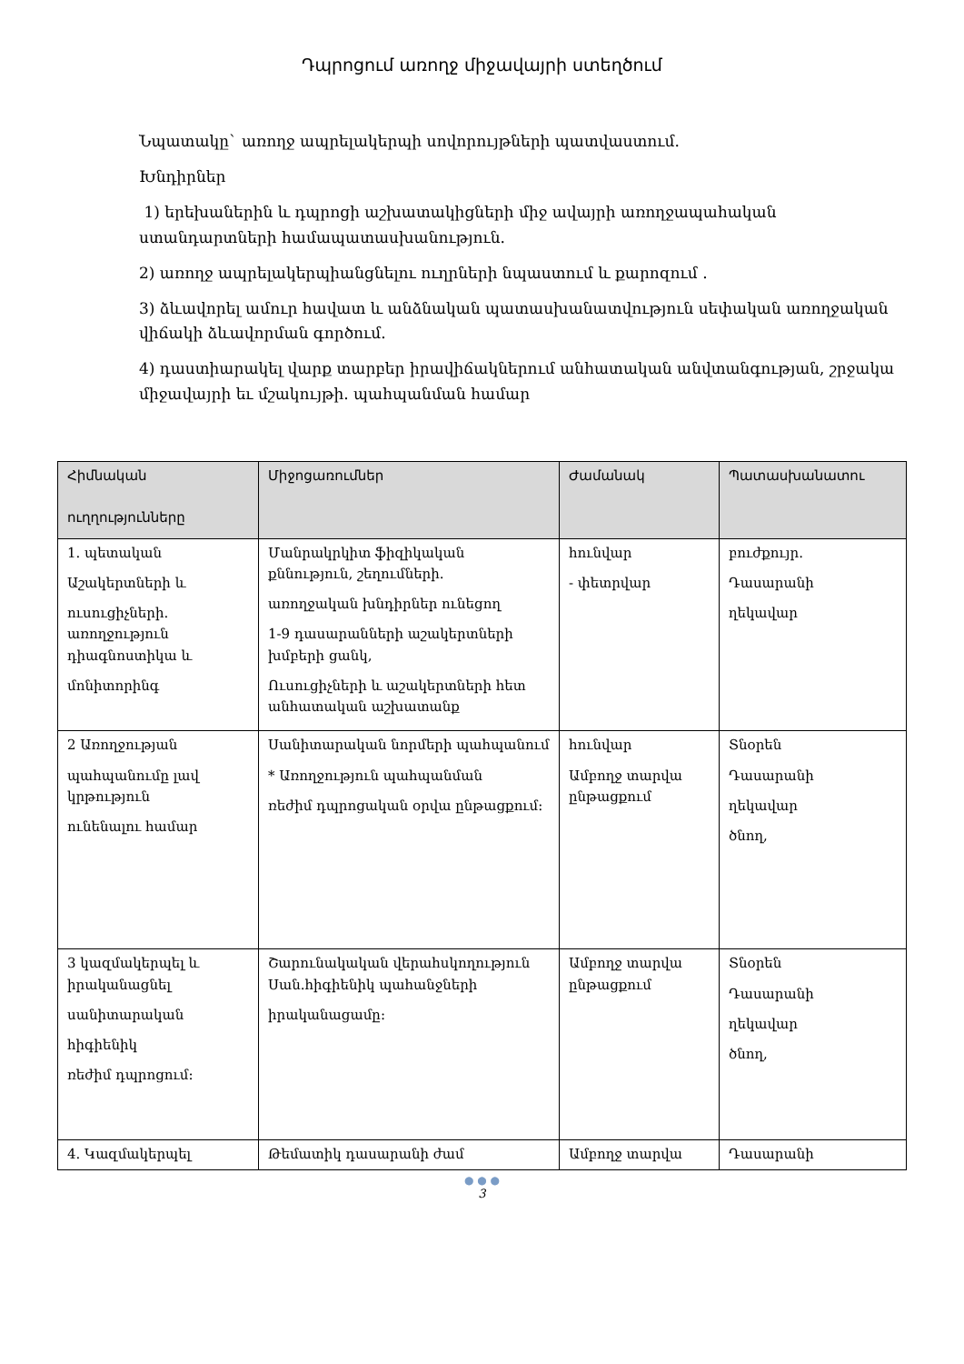Դպրոցում առողջ միջավայրի ստեղծում
Նպատակը` առողջ ապրելակերպի սովորույթների պատվաստում.
Խնդիրներ
1) երեխաներին և դպրոցի աշխատակիցների միջ ավայրի առողջապահական ստանդարտների համապատասխանություն.
2) առողջ ապրելակերպիանցնելու ուղրների նպաստում և քարոզում .
3) ձևավորել ամուր հավատ և անձնական պատասխանատվություն սեփական առողջական վիճակի ձևավորման գործում.
4) դաստիարակել վարք տարբեր իրավիճակներում անհատական անվտանգության, շրջակա միջավայրի եւ մշակույթի. պահպանման համար
| Հիմնական ուղղությունները | Միջոցառումներ | Ժամանակ | Պատասխանատու |
| --- | --- | --- | --- |
| 1. պետական Աշակերտների և ուսուցիչների. առողջություն դիագնոստիկա և մոնիտորինգ | Մանրակրկիտ ֆիզիկական քննություն, շեղումների. առողջական խնդիրներ ունեցող 1-9 դասարանների աշակերտների խմբերի ցանկ, Ուսուցիչների և աշակերտների հետ անհատական աշխատանք | հունվար - փետրվար | բուժքույր. Դասարանի ղեկավար |
| 2 Առողջության պահպանումը լավ կրթություն ունենալու համար | Սանիտարական նորմերի պահպանում * Առողջություն պահպանման ռեժիմ դպրոցական օրվա ընթացքում: | հունվար Ամբողջ տարվա ընթացքում | Տնօրեն Դասարանի ղեկավար ծնող, |
| 3 կազմակերպել և իրականացնել սանիտարական հիգիենիկ ռեժիմ դպրոցում: | Շարունակական վերահսկողություն Սան.հիգիենիկ պահանջների իրականացամը: | Ամբողջ տարվա ընթացքում | Տնօրեն Դասարանի ղեկավար ծնող, |
| 4. Կազմակերպել | Թեմատիկ դասարանի ժամ | Ամբողջ տարվա | Դասարանի |
● ● ●
3